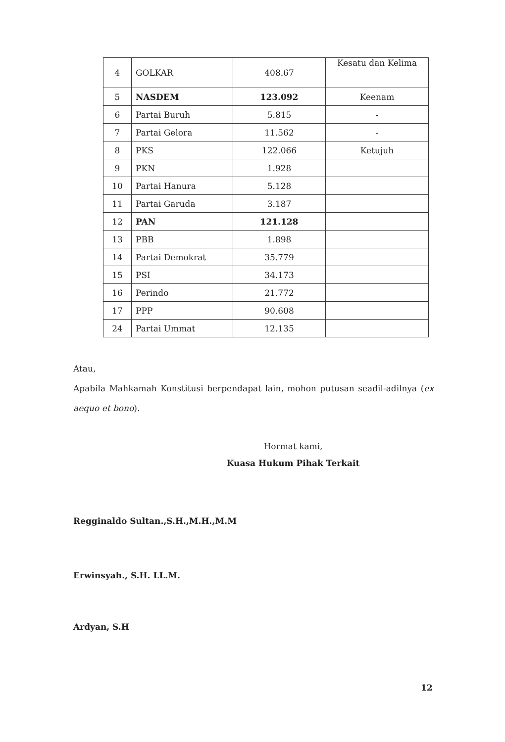| 4 | GOLKAR | 408.67 | Kesatu dan Kelima |
| 5 | NASDEM | 123.092 | Keenam |
| 6 | Partai Buruh | 5.815 | - |
| 7 | Partai Gelora | 11.562 | - |
| 8 | PKS | 122.066 | Ketujuh |
| 9 | PKN | 1.928 | |
| 10 | Partai Hanura | 5.128 | |
| 11 | Partai Garuda | 3.187 | |
| 12 | PAN | 121.128 | |
| 13 | PBB | 1.898 | |
| 14 | Partai Demokrat | 35.779 | |
| 15 | PSI | 34.173 | |
| 16 | Perindo | 21.772 | |
| 17 | PPP | 90.608 | |
| 24 | Partai Ummat | 12.135 | |
Atau,
Apabila Mahkamah Konstitusi berpendapat lain, mohon putusan seadil-adilnya (ex aequo et bono).
Hormat kami,
Kuasa Hukum Pihak Terkait
Regginaldo Sultan.,S.H.,M.H.,M.M
Erwinsyah., S.H. LL.M.
Ardyan, S.H
12